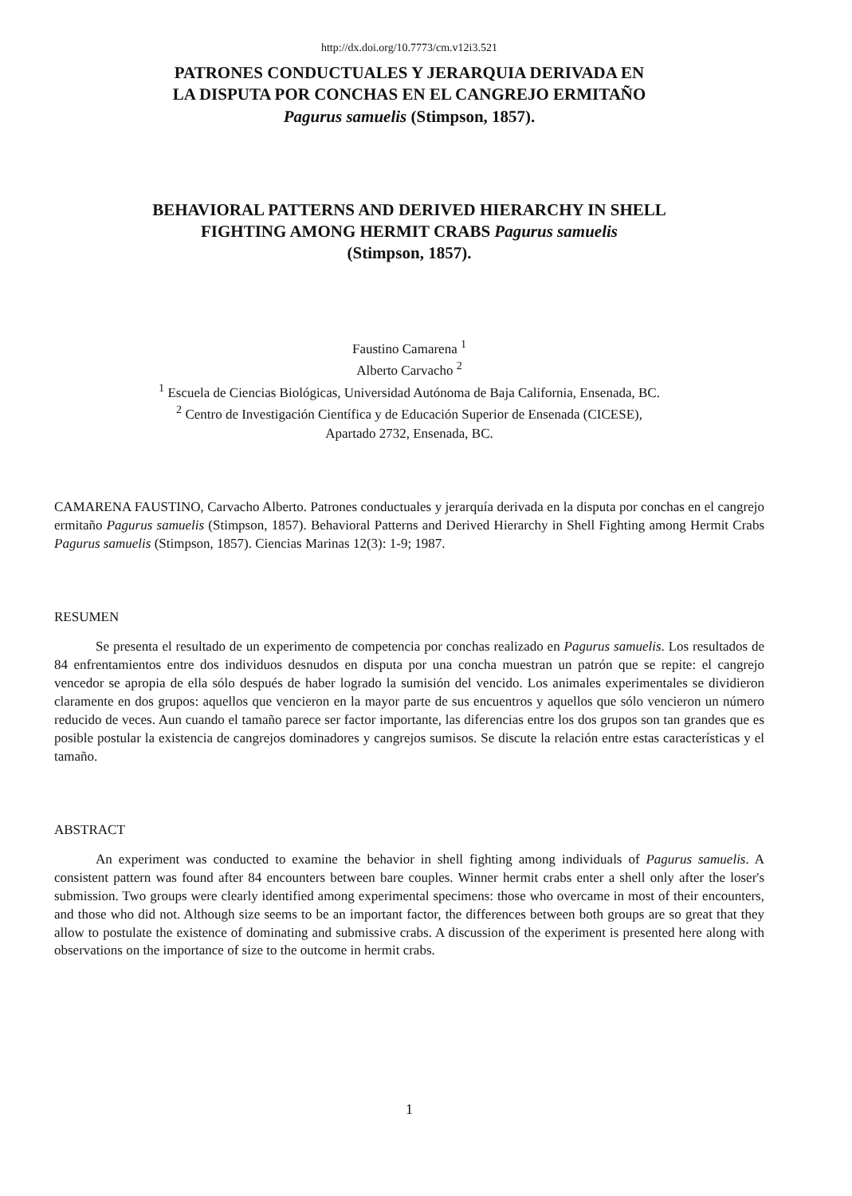http://dx.doi.org/10.7773/cm.v12i3.521
PATRONES CONDUCTUALES Y JERARQUIA DERIVADA EN
LA DISPUTA POR CONCHAS EN EL CANGREJO ERMITAÑO
Pagurus samuelis (Stimpson, 1857).
BEHAVIORAL PATTERNS AND DERIVED HIERARCHY IN SHELL
FIGHTING AMONG HERMIT CRABS Pagurus samuelis
(Stimpson, 1857).
Faustino Camarena <sup>1</sup>
Alberto Carvacho <sup>2</sup>
<sup>1</sup> Escuela de Ciencias Biológicas, Universidad Autónoma de Baja California, Ensenada, BC.
<sup>2</sup> Centro de Investigación Científica y de Educación Superior de Ensenada (CICESE),
Apartado 2732, Ensenada, BC.
CAMARENA FAUSTINO, Carvacho Alberto. Patrones conductuales y jerarquía derivada en la disputa por conchas en el cangrejo ermitaño Pagurus samuelis (Stimpson, 1857). Behavioral Patterns and Derived Hierarchy in Shell Fighting among Hermit Crabs Pagurus samuelis (Stimpson, 1857). Ciencias Marinas 12(3): 1-9; 1987.
RESUMEN
Se presenta el resultado de un experimento de competencia por conchas realizado en Pagurus samuelis. Los resultados de 84 enfrentamientos entre dos individuos desnudos en disputa por una concha muestran un patrón que se repite: el cangrejo vencedor se apropia de ella sólo después de haber logrado la sumisión del vencido. Los animales experimentales se dividieron claramente en dos grupos: aquellos que vencieron en la mayor parte de sus encuentros y aquellos que sólo vencieron un número reducido de veces. Aun cuando el tamaño parece ser factor importante, las diferencias entre los dos grupos son tan grandes que es posible postular la existencia de cangrejos dominadores y cangrejos sumisos. Se discute la relación entre estas características y el tamaño.
ABSTRACT
An experiment was conducted to examine the behavior in shell fighting among individuals of Pagurus samuelis. A consistent pattern was found after 84 encounters between bare couples. Winner hermit crabs enter a shell only after the loser's submission. Two groups were clearly identified among experimental specimens: those who overcame in most of their encounters, and those who did not. Although size seems to be an important factor, the differences between both groups are so great that they allow to postulate the existence of dominating and submissive crabs. A discussion of the experiment is presented here along with observations on the importance of size to the outcome in hermit crabs.
1